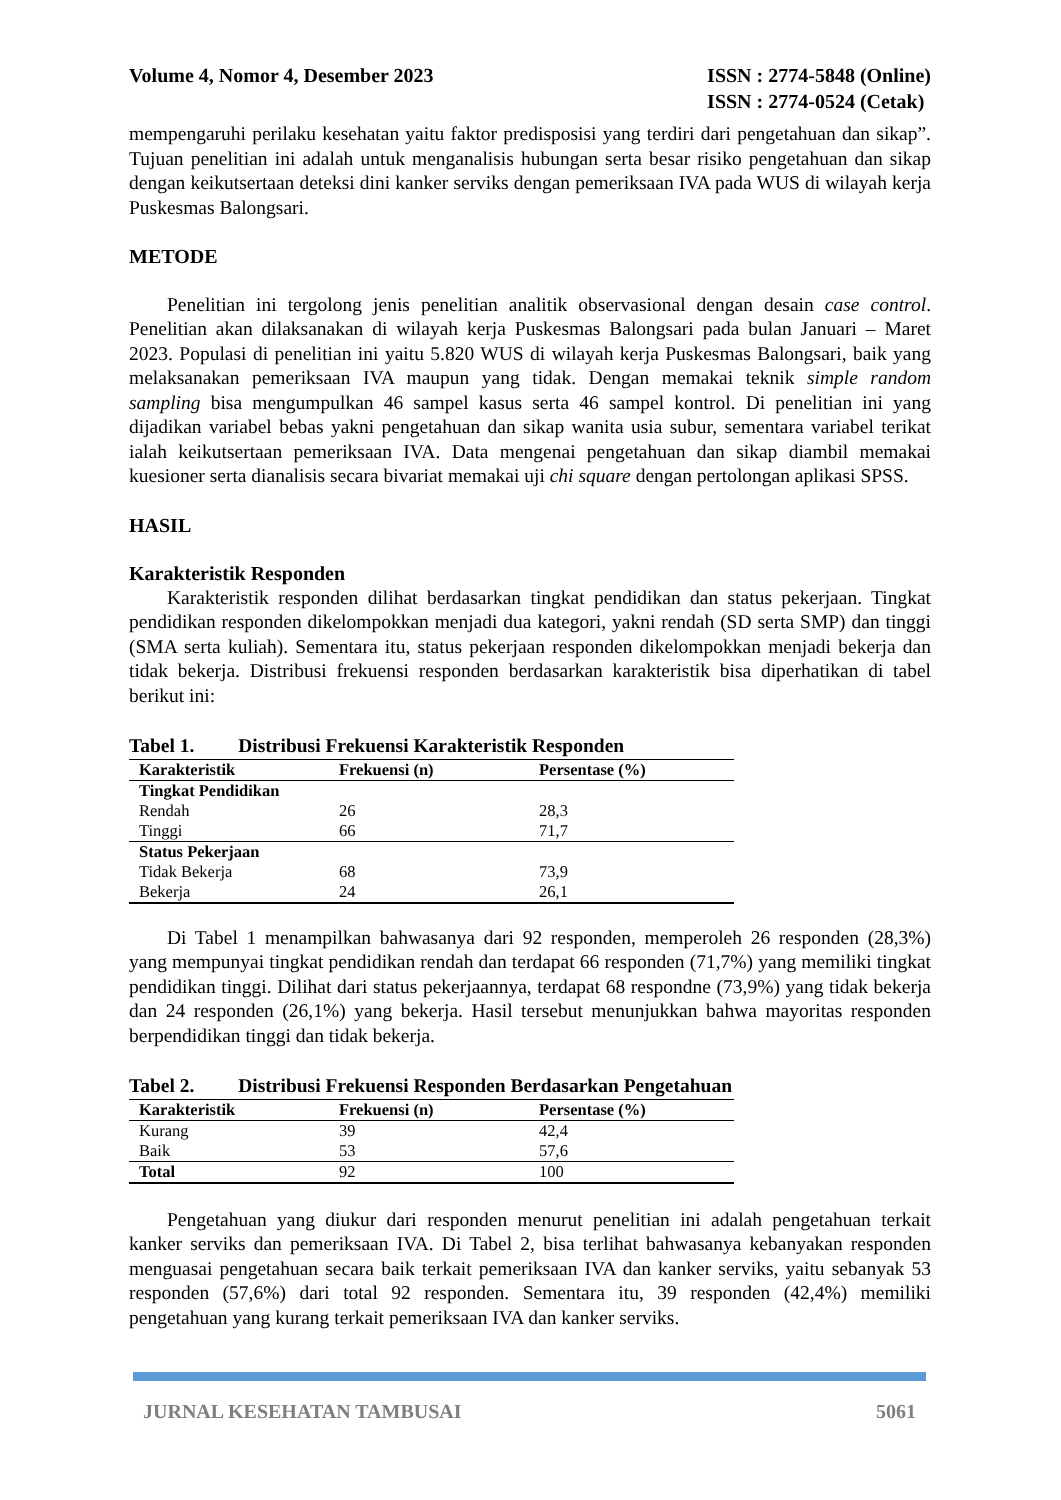Volume 4, Nomor 4, Desember 2023
ISSN : 2774-5848 (Online)
ISSN : 2774-0524 (Cetak)
mempengaruhi perilaku kesehatan yaitu faktor predisposisi yang terdiri dari pengetahuan dan sikap”. Tujuan penelitian ini adalah untuk menganalisis hubungan serta besar risiko pengetahuan dan sikap dengan keikutsertaan deteksi dini kanker serviks dengan pemeriksaan IVA pada WUS di wilayah kerja Puskesmas Balongsari.
METODE
Penelitian ini tergolong jenis penelitian analitik observasional dengan desain case control. Penelitian akan dilaksanakan di wilayah kerja Puskesmas Balongsari pada bulan Januari – Maret 2023. Populasi di penelitian ini yaitu 5.820 WUS di wilayah kerja Puskesmas Balongsari, baik yang melaksanakan pemeriksaan IVA maupun yang tidak. Dengan memakai teknik simple random sampling bisa mengumpulkan 46 sampel kasus serta 46 sampel kontrol. Di penelitian ini yang dijadikan variabel bebas yakni pengetahuan dan sikap wanita usia subur, sementara variabel terikat ialah keikutsertaan pemeriksaan IVA. Data mengenai pengetahuan dan sikap diambil memakai kuesioner serta dianalisis secara bivariat memakai uji chi square dengan pertolongan aplikasi SPSS.
HASIL
Karakteristik Responden
Karakteristik responden dilihat berdasarkan tingkat pendidikan dan status pekerjaan. Tingkat pendidikan responden dikelompokkan menjadi dua kategori, yakni rendah (SD serta SMP) dan tinggi (SMA serta kuliah). Sementara itu, status pekerjaan responden dikelompokkan menjadi bekerja dan tidak bekerja. Distribusi frekuensi responden berdasarkan karakteristik bisa diperhatikan di tabel berikut ini:
Tabel 1. Distribusi Frekuensi Karakteristik Responden
| Karakteristik | Frekuensi (n) | Persentase (%) |
| --- | --- | --- |
| Tingkat Pendidikan | | |
| Rendah | 26 | 28,3 |
| Tinggi | 66 | 71,7 |
| Status Pekerjaan | | |
| Tidak Bekerja | 68 | 73,9 |
| Bekerja | 24 | 26,1 |
Di Tabel 1 menampilkan bahwasanya dari 92 responden, memperoleh 26 responden (28,3%) yang mempunyai tingkat pendidikan rendah dan terdapat 66 responden (71,7%) yang memiliki tingkat pendidikan tinggi. Dilihat dari status pekerjaannya, terdapat 68 respondne (73,9%) yang tidak bekerja dan 24 responden (26,1%) yang bekerja. Hasil tersebut menunjukkan bahwa mayoritas responden berpendidikan tinggi dan tidak bekerja.
Tabel 2. Distribusi Frekuensi Responden Berdasarkan Pengetahuan
| Karakteristik | Frekuensi (n) | Persentase (%) |
| --- | --- | --- |
| Kurang | 39 | 42,4 |
| Baik | 53 | 57,6 |
| Total | 92 | 100 |
Pengetahuan yang diukur dari responden menurut penelitian ini adalah pengetahuan terkait kanker serviks dan pemeriksaan IVA. Di Tabel 2, bisa terlihat bahwasanya kebanyakan responden menguasai pengetahuan secara baik terkait pemeriksaan IVA dan kanker serviks, yaitu sebanyak 53 responden (57,6%) dari total 92 responden. Sementara itu, 39 responden (42,4%) memiliki pengetahuan yang kurang terkait pemeriksaan IVA dan kanker serviks.
JURNAL KESEHATAN TAMBUSAI 5061